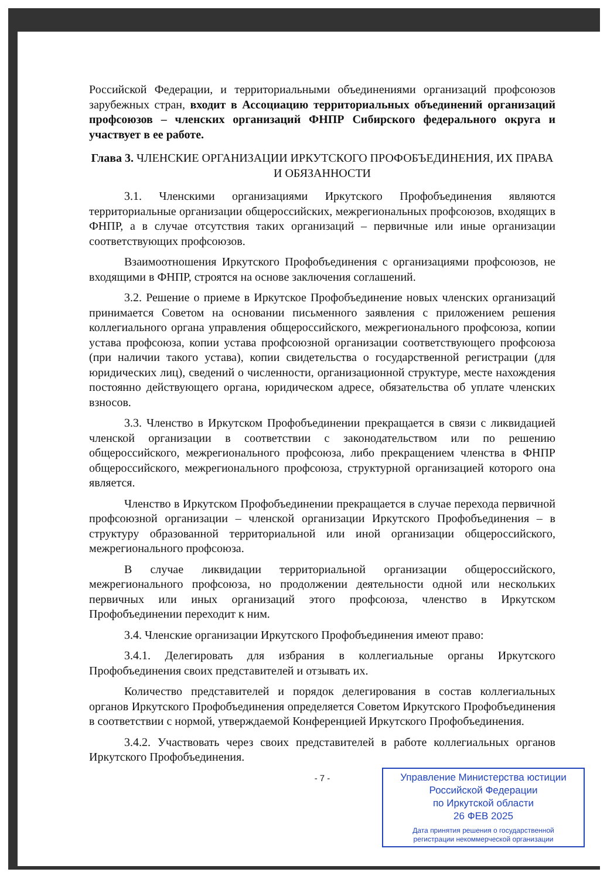Российской Федерации, и территориальными объединениями организаций профсоюзов зарубежных стран, входит в Ассоциацию территориальных объединений организаций профсоюзов – членских организаций ФНПР Сибирского федерального округа и участвует в ее работе.
Глава 3. ЧЛЕНСКИЕ ОРГАНИЗАЦИИ ИРКУТСКОГО ПРОФОБЪЕДИНЕНИЯ, ИХ ПРАВА И ОБЯЗАННОСТИ
3.1. Членскими организациями Иркутского Профобъединения являются территориальные организации общероссийских, межрегиональных профсоюзов, входящих в ФНПР, а в случае отсутствия таких организаций – первичные или иные организации соответствующих профсоюзов.
Взаимоотношения Иркутского Профобъединения с организациями профсоюзов, не входящими в ФНПР, строятся на основе заключения соглашений.
3.2. Решение о приеме в Иркутское Профобъединение новых членских организаций принимается Советом на основании письменного заявления с приложением решения коллегиального органа управления общероссийского, межрегионального профсоюза, копии устава профсоюза, копии устава профсоюзной организации соответствующего профсоюза (при наличии такого устава), копии свидетельства о государственной регистрации (для юридических лиц), сведений о численности, организационной структуре, месте нахождения постоянно действующего органа, юридическом адресе, обязательства об уплате членских взносов.
3.3. Членство в Иркутском Профобъединении прекращается в связи с ликвидацией членской организации в соответствии с законодательством или по решению общероссийского, межрегионального профсоюза, либо прекращением членства в ФНПР общероссийского, межрегионального профсоюза, структурной организацией которого она является.
Членство в Иркутском Профобъединении прекращается в случае перехода первичной профсоюзной организации – членской организации Иркутского Профобъединения – в структуру образованной территориальной или иной организации общероссийского, межрегионального профсоюза.
В случае ликвидации территориальной организации общероссийского, межрегионального профсоюза, но продолжении деятельности одной или нескольких первичных или иных организаций этого профсоюза, членство в Иркутском Профобъединении переходит к ним.
3.4. Членские организации Иркутского Профобъединения имеют право:
3.4.1. Делегировать для избрания в коллегиальные органы Иркутского Профобъединения своих представителей и отзывать их.
Количество представителей и порядок делегирования в состав коллегиальных органов Иркутского Профобъединения определяется Советом Иркутского Профобъединения в соответствии с нормой, утверждаемой Конференцией Иркутского Профобъединения.
3.4.2. Участвовать через своих представителей в работе коллегиальных органов Иркутского Профобъединения.
- 7 -
Управление Министерства юстиции
Российской Федерации
по Иркутской области
26 ФЕВ 2025
Дата принятия решения о государственной
регистрации некоммерческой организации